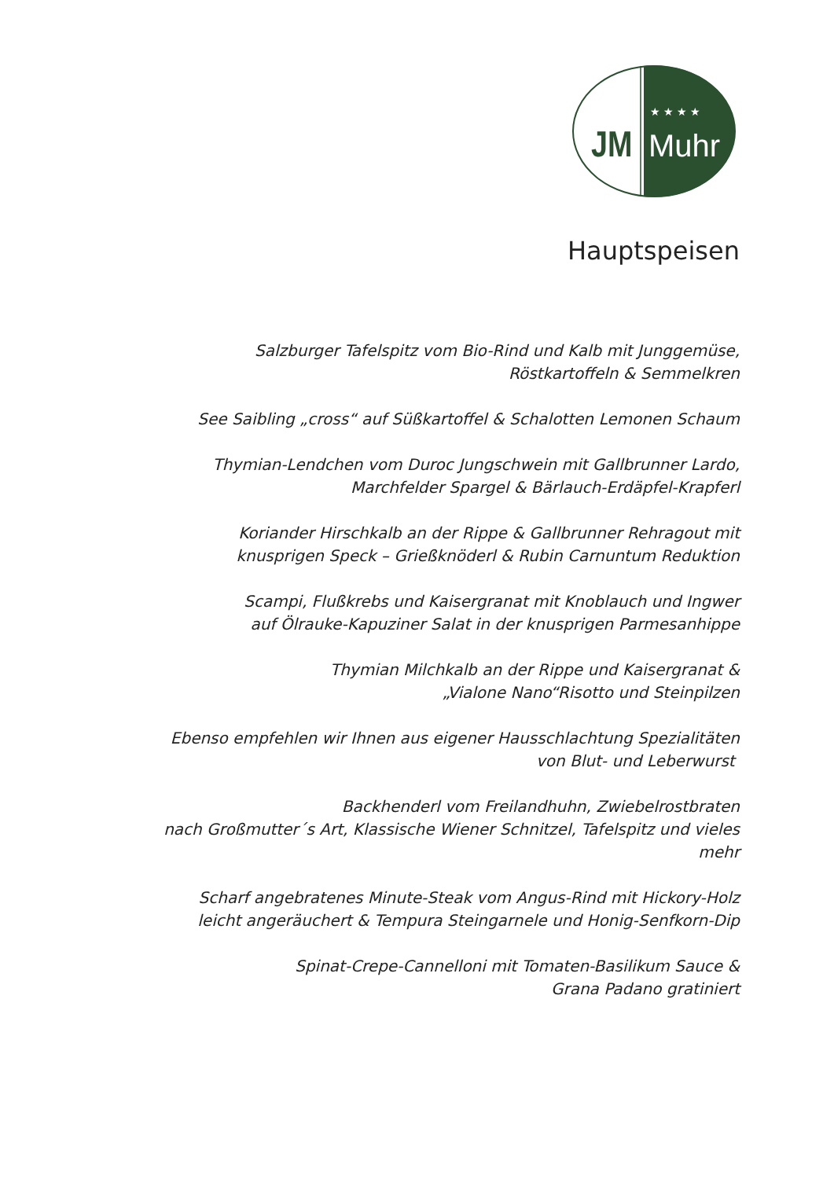JM
★ ★ ★ ★
Muhr
Hauptspeisen
Salzburger Tafelspitz vom Bio-Rind und Kalb mit Junggemüse,
Röstkartoffeln & Semmelkren
See Saibling „cross“ auf Süßkartoffel & Schalotten Lemonen Schaum
Thymian-Lendchen vom Duroc Jungschwein mit Gallbrunner Lardo,
Marchfelder Spargel & Bärlauch-Erdäpfel-Krapferl
Koriander Hirschkalb an der Rippe & Gallbrunner Rehragout mit
knusprigen Speck – Grießknöderl & Rubin Carnuntum Reduktion
Scampi, Flußkrebs und Kaisergranat mit Knoblauch und Ingwer
auf Ölrauke-Kapuziner Salat in der knusprigen Parmesanhippe
Thymian Milchkalb an der Rippe und Kaisergranat &
„Vialone Nano“Risotto und Steinpilzen
Ebenso empfehlen wir Ihnen aus eigener Hausschlachtung Spezialitäten
von Blut- und Leberwurst
Backhenderl vom Freilandhuhn, Zwiebelrostbraten
nach Großmutter´s Art, Klassische Wiener Schnitzel, Tafelspitz und vieles
mehr
Scharf angebratenes Minute-Steak vom Angus-Rind mit Hickory-Holz
leicht angeräuchert & Tempura Steingarnele und Honig-Senfkorn-Dip
Spinat-Crepe-Cannelloni mit Tomaten-Basilikum Sauce &
Grana Padano gratiniert